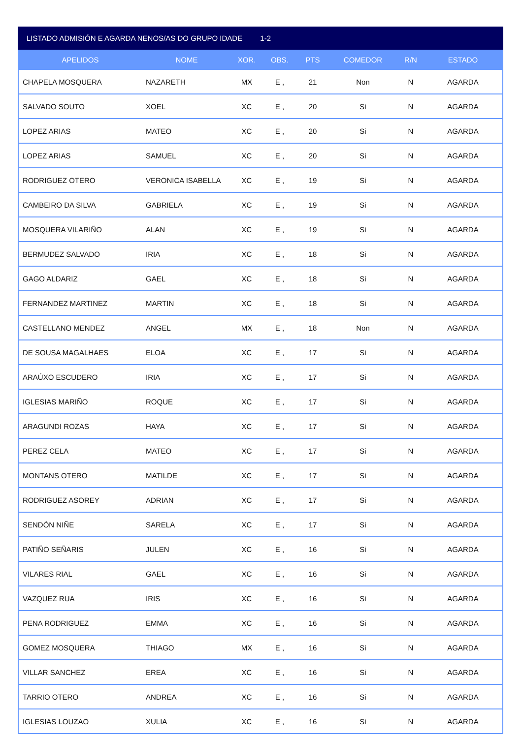LISTADO ADMISIÓN E AGARDA NENOS/AS DO GRUPO IDADE 1-2
| APELIDOS | NOME | XOR. | OBS. | PTS | COMEDOR | R/N | ESTADO |
| --- | --- | --- | --- | --- | --- | --- | --- |
| CHAPELA MOSQUERA | NAZARETH | MX | E , | 21 | Non | N | AGARDA |
| SALVADO SOUTO | XOEL | XC | E , | 20 | Si | N | AGARDA |
| LOPEZ ARIAS | MATEO | XC | E , | 20 | Si | N | AGARDA |
| LOPEZ ARIAS | SAMUEL | XC | E , | 20 | Si | N | AGARDA |
| RODRIGUEZ OTERO | VERONICA ISABELLA | XC | E , | 19 | Si | N | AGARDA |
| CAMBEIRO DA SILVA | GABRIELA | XC | E , | 19 | Si | N | AGARDA |
| MOSQUERA VILARIÑO | ALAN | XC | E , | 19 | Si | N | AGARDA |
| BERMUDEZ SALVADO | IRIA | XC | E , | 18 | Si | N | AGARDA |
| GAGO ALDARIZ | GAEL | XC | E , | 18 | Si | N | AGARDA |
| FERNANDEZ MARTINEZ | MARTIN | XC | E , | 18 | Si | N | AGARDA |
| CASTELLANO MENDEZ | ANGEL | MX | E , | 18 | Non | N | AGARDA |
| DE SOUSA MAGALHAES | ELOA | XC | E , | 17 | Si | N | AGARDA |
| ARAÚXO ESCUDERO | IRIA | XC | E , | 17 | Si | N | AGARDA |
| IGLESIAS MARIÑO | ROQUE | XC | E , | 17 | Si | N | AGARDA |
| ARAGUNDI ROZAS | HAYA | XC | E , | 17 | Si | N | AGARDA |
| PEREZ CELA | MATEO | XC | E , | 17 | Si | N | AGARDA |
| MONTANS OTERO | MATILDE | XC | E , | 17 | Si | N | AGARDA |
| RODRIGUEZ ASOREY | ADRIAN | XC | E , | 17 | Si | N | AGARDA |
| SENDÓN NIÑE | SARELA | XC | E , | 17 | Si | N | AGARDA |
| PATIÑO SEÑARIS | JULEN | XC | E , | 16 | Si | N | AGARDA |
| VILARES RIAL | GAEL | XC | E , | 16 | Si | N | AGARDA |
| VAZQUEZ RUA | IRIS | XC | E , | 16 | Si | N | AGARDA |
| PENA RODRIGUEZ | EMMA | XC | E , | 16 | Si | N | AGARDA |
| GOMEZ MOSQUERA | THIAGO | MX | E , | 16 | Si | N | AGARDA |
| VILLAR SANCHEZ | EREA | XC | E , | 16 | Si | N | AGARDA |
| TARRIO OTERO | ANDREA | XC | E , | 16 | Si | N | AGARDA |
| IGLESIAS LOUZAO | XULIA | XC | E , | 16 | Si | N | AGARDA |